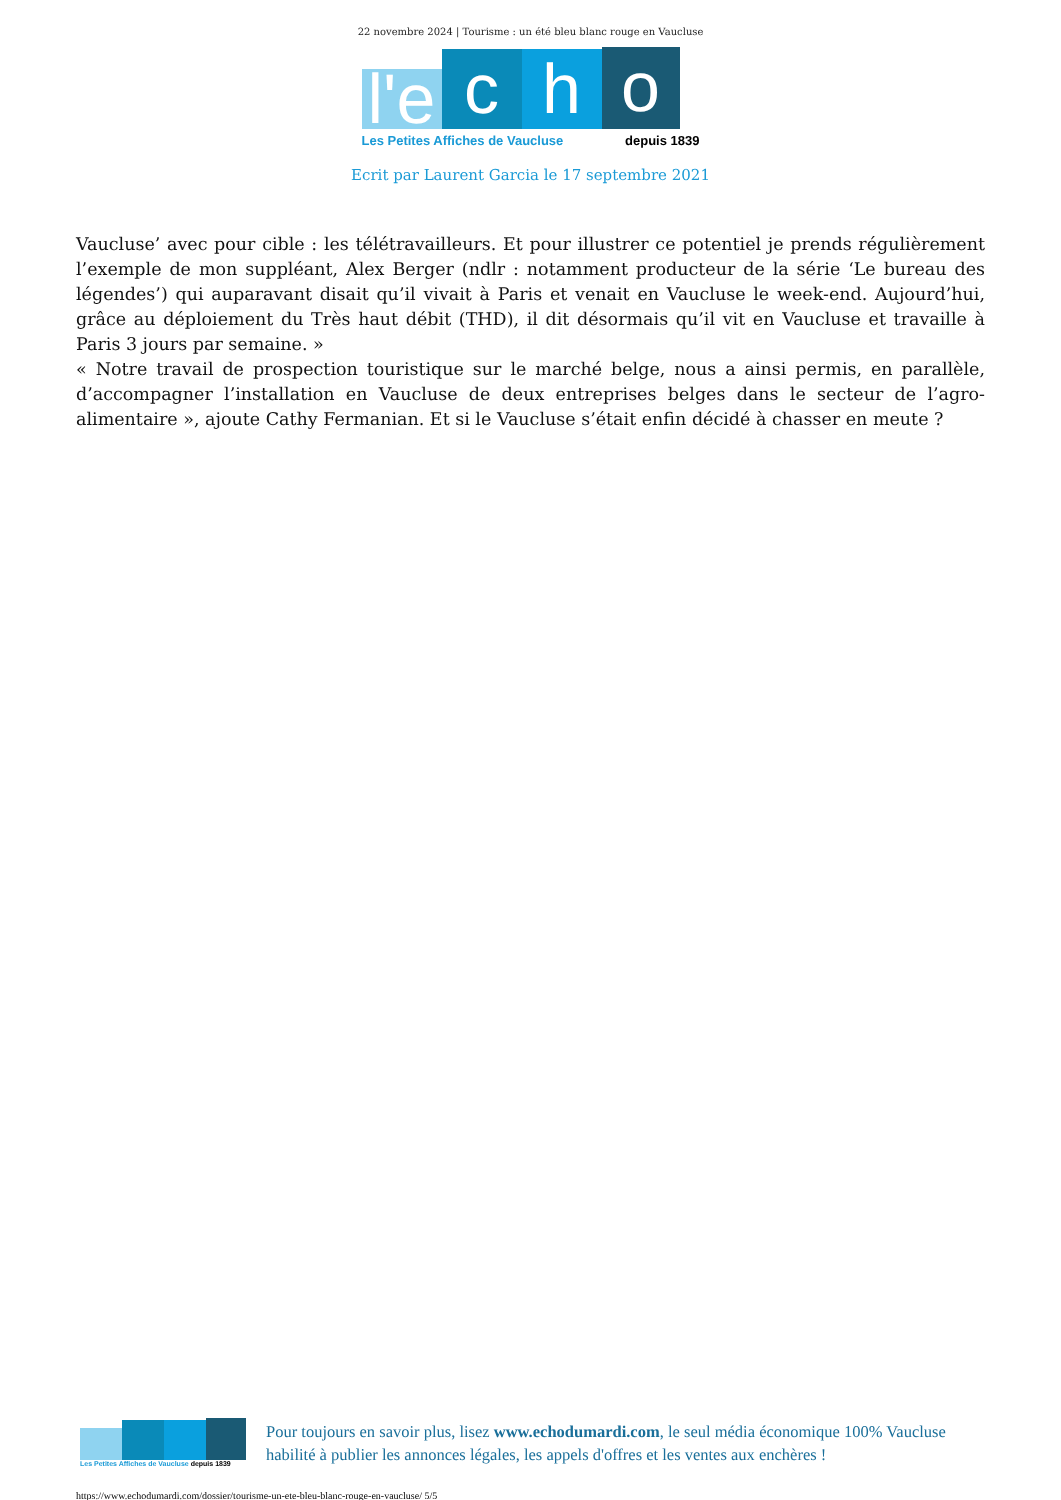22 novembre 2024 | Tourisme : un été bleu blanc rouge en Vaucluse
l'e
c
h
o
Les Petites Affiches de Vaucluse depuis 1839
Ecrit par Laurent Garcia le 17 septembre 2021
Vaucluse’ avec pour cible : les télétravailleurs. Et pour illustrer ce potentiel je prends régulièrement l’exemple de mon suppléant, Alex Berger (ndlr : notamment producteur de la série ‘Le bureau des légendes’) qui auparavant disait qu’il vivait à Paris et venait en Vaucluse le week-end. Aujourd’hui, grâce au déploiement du Très haut débit (THD), il dit désormais qu’il vit en Vaucluse et travaille à Paris 3 jours par semaine. »
« Notre travail de prospection touristique sur le marché belge, nous a ainsi permis, en parallèle, d’accompagner l’installation en Vaucluse de deux entreprises belges dans le secteur de l’agro-alimentaire », ajoute Cathy Fermanian. Et si le Vaucluse s’était enfin décidé à chasser en meute ?
Les Petites Affiches de Vaucluse depuis 1839
Pour toujours en savoir plus, lisez www.echodumardi.com, le seul média économique 100% Vaucluse habilité à publier les annonces légales, les appels d'offres et les ventes aux enchères !
https://www.echodumardi.com/dossier/tourisme-un-ete-bleu-blanc-rouge-en-vaucluse/ 5/5